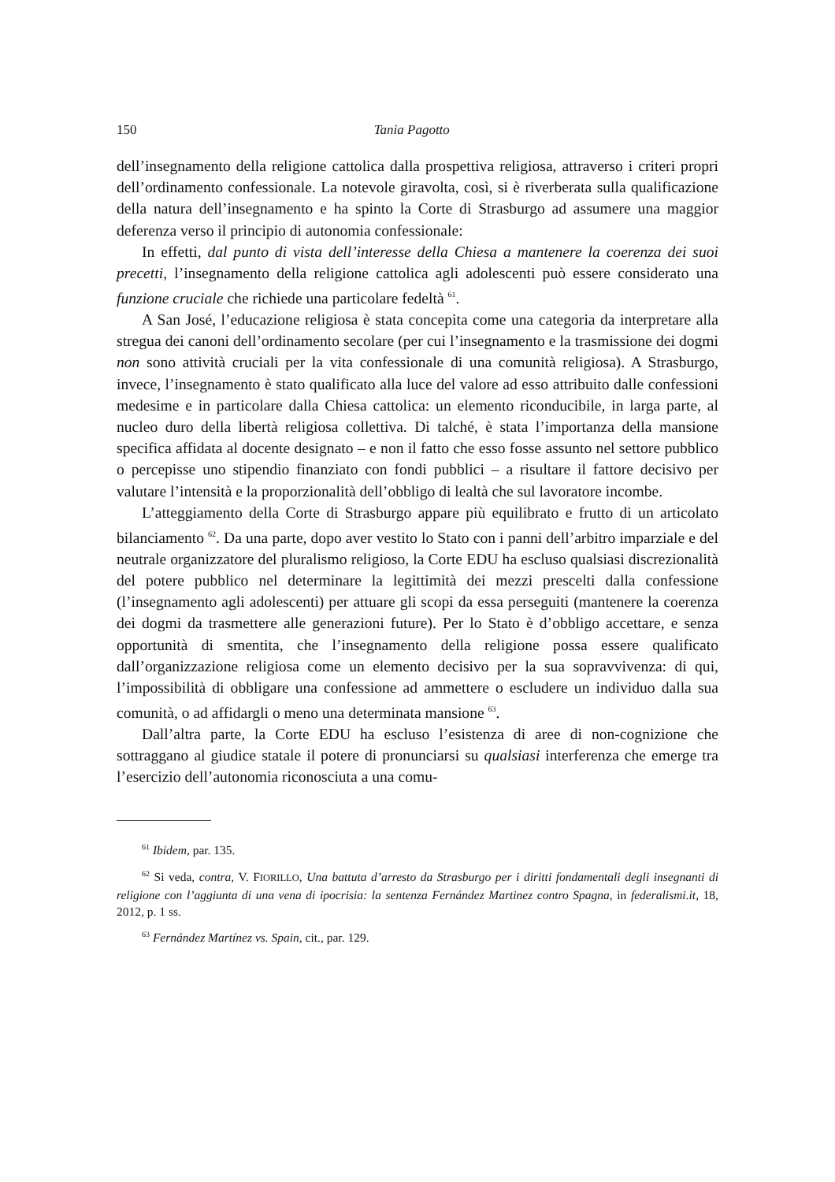150 Tania Pagotto
dell’insegnamento della religione cattolica dalla prospettiva religiosa, attraverso i criteri propri dell’ordinamento confessionale. La notevole giravolta, così, si è riverberata sulla qualificazione della natura dell’insegnamento e ha spinto la Corte di Strasburgo ad assumere una maggior deferenza verso il principio di autonomia confessionale:
In effetti, dal punto di vista dell’interesse della Chiesa a mantenere la coerenza dei suoi precetti, l’insegnamento della religione cattolica agli adolescenti può essere considerato una funzione cruciale che richiede una particolare fedeltà <sup>61</sup>.
A San José, l’educazione religiosa è stata concepita come una categoria da interpretare alla stregua dei canoni dell’ordinamento secolare (per cui l’insegnamento e la trasmissione dei dogmi non sono attività cruciali per la vita confessionale di una comunità religiosa). A Strasburgo, invece, l’insegnamento è stato qualificato alla luce del valore ad esso attribuito dalle confessioni medesime e in particolare dalla Chiesa cattolica: un elemento riconducibile, in larga parte, al nucleo duro della libertà religiosa collettiva. Di talché, è stata l’importanza della mansione specifica affidata al docente designato – e non il fatto che esso fosse assunto nel settore pubblico o percepisse uno stipendio finanziato con fondi pubblici – a risultare il fattore decisivo per valutare l’intensità e la proporzionalità dell’obbligo di lealtà che sul lavoratore incombe.
L’atteggiamento della Corte di Strasburgo appare più equilibrato e frutto di un articolato bilanciamento <sup>62</sup>. Da una parte, dopo aver vestito lo Stato con i panni dell’arbitro imparziale e del neutrale organizzatore del pluralismo religioso, la Corte EDU ha escluso qualsiasi discrezionalità del potere pubblico nel determinare la legittimità dei mezzi prescelti dalla confessione (l’insegnamento agli adolescenti) per attuare gli scopi da essa perseguiti (mantenere la coerenza dei dogmi da trasmettere alle generazioni future). Per lo Stato è d’obbligo accettare, e senza opportunità di smentita, che l’insegnamento della religione possa essere qualificato dall’organizzazione religiosa come un elemento decisivo per la sua sopravvivenza: di qui, l’impossibilità di obbligare una confessione ad ammettere o escludere un individuo dalla sua comunità, o ad affidargli o meno una determinata mansione <sup>63</sup>.
Dall’altra parte, la Corte EDU ha escluso l’esistenza di aree di non-cognizione che sottraggano al giudice statale il potere di pronunciarsi su qualsiasi interferenza che emerge tra l’esercizio dell’autonomia riconosciuta a una comu-
<sup>61</sup> Ibidem, par. 135.
<sup>62</sup> Si veda, contra, V. FIORILLO, Una battuta d’arresto da Strasburgo per i diritti fondamentali degli insegnanti di religione con l’aggiunta di una vena di ipocrisia: la sentenza Fernández Martinez contro Spagna, in federalismi.it, 18, 2012, p. 1 ss.
<sup>63</sup> Fernández Martínez vs. Spain, cit., par. 129.